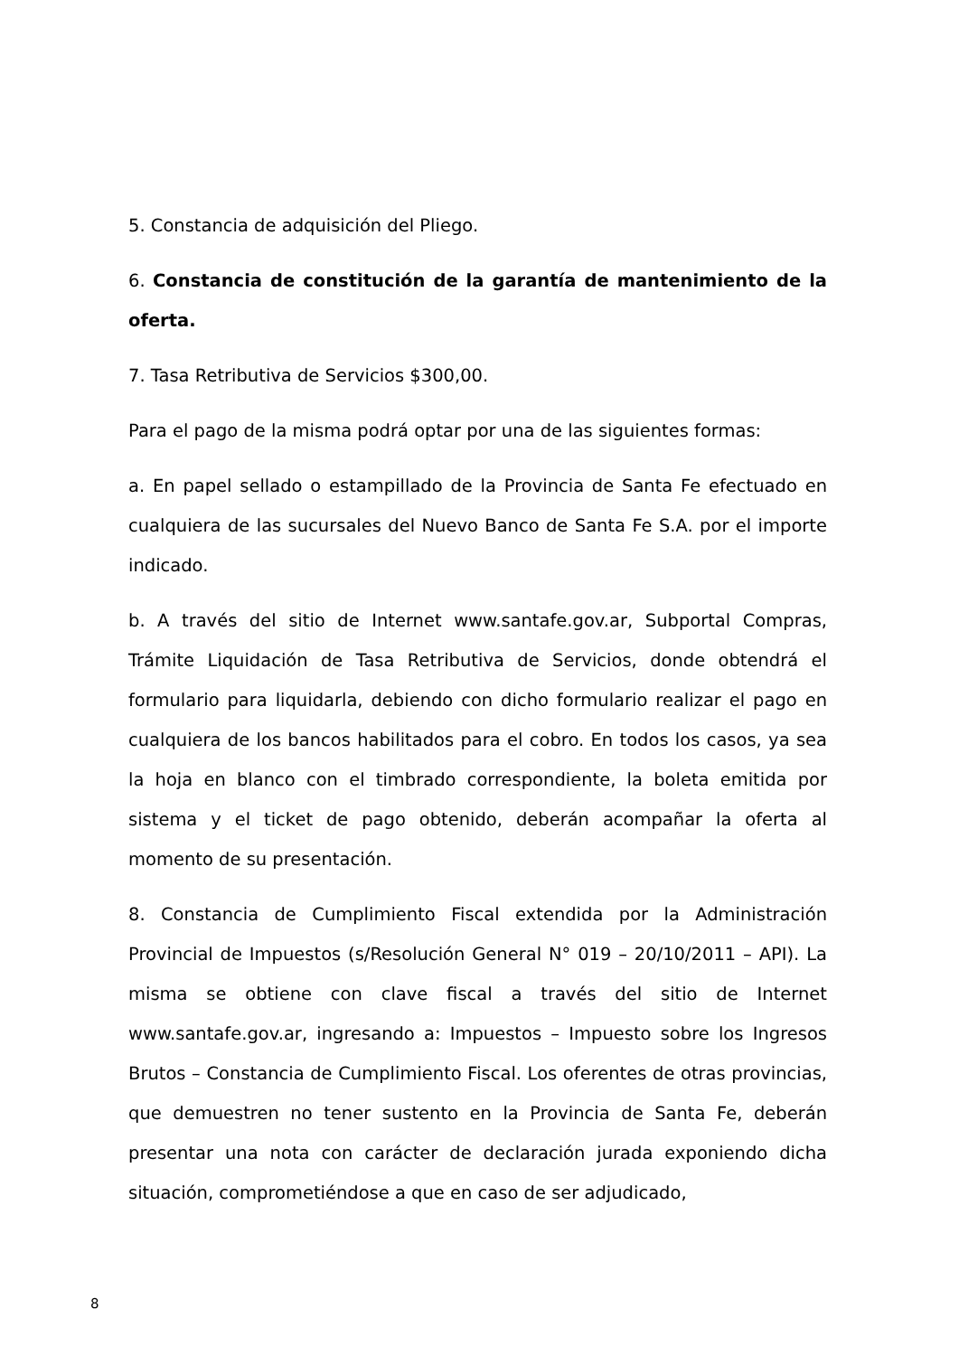5. Constancia de adquisición del Pliego.
6. Constancia de constitución de la garantía de mantenimiento de la oferta.
7. Tasa Retributiva de Servicios $300,00.
Para el pago de la misma podrá optar por una de las siguientes formas:
a. En papel sellado o estampillado de la Provincia de Santa Fe efectuado en cualquiera de las sucursales del Nuevo Banco de Santa Fe S.A. por el importe indicado.
b. A través del sitio de Internet www.santafe.gov.ar, Subportal Compras, Trámite Liquidación de Tasa Retributiva de Servicios, donde obtendrá el formulario para liquidarla, debiendo con dicho formulario realizar el pago en cualquiera de los bancos habilitados para el cobro. En todos los casos, ya sea la hoja en blanco con el timbrado correspondiente, la boleta emitida por sistema y el ticket de pago obtenido, deberán acompañar la oferta al momento de su presentación.
8. Constancia de Cumplimiento Fiscal extendida por la Administración Provincial de Impuestos (s/Resolución General N° 019 – 20/10/2011 – API). La misma se obtiene con clave fiscal a través del sitio de Internet www.santafe.gov.ar, ingresando a: Impuestos – Impuesto sobre los Ingresos Brutos – Constancia de Cumplimiento Fiscal. Los oferentes de otras provincias, que demuestren no tener sustento en la Provincia de Santa Fe, deberán presentar una nota con carácter de declaración jurada exponiendo dicha situación, comprometiéndose a que en caso de ser adjudicado,
8